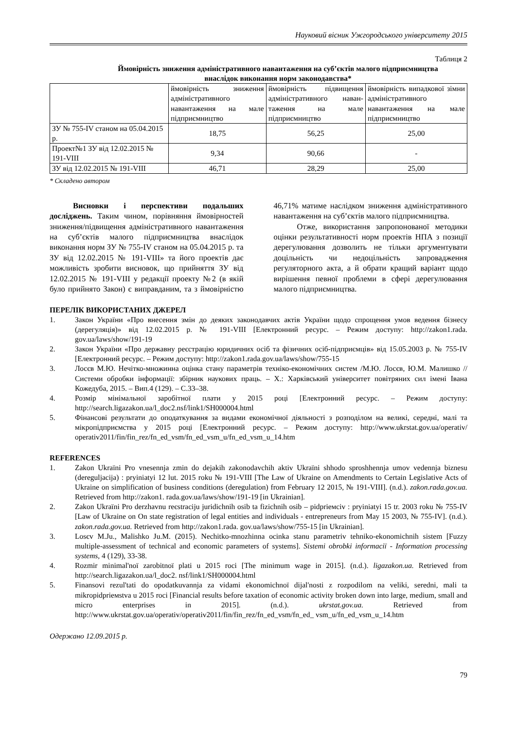Науковий вісник Ужгородського університету 2015
Таблиця 2
Ймовірність зниження адміністративного навантаження на суб’єктів малого підприємництва
внаслідок виконання норм законодавства*
| | ймовірність зниження адміністративного навантаження на мале підприємництво | ймовірність підвищення адміністративного наван-таження на мале підприємництво | ймовірність випадкової зімни адміністративного навантаження на мале підприємництво |
| --- | --- | --- | --- |
| ЗУ № 755-IV станом на 05.04.2015 р. | 18,75 | 56,25 | 25,00 |
| Проект№1 ЗУ від 12.02.2015 № 191-VIII | 9,34 | 90,66 | - |
| ЗУ від 12.02.2015 № 191-VIII | 46,71 | 28,29 | 25,00 |
* Складено автором
Висновки і перспективи подальших досліджень. Таким чином, порівняння ймовірностей зниження/підвищення адміністративного навантаження на суб’єктів малого підприємництва внаслідок виконання норм ЗУ № 755-IV станом на 05.04.2015 р. та ЗУ від 12.02.2015 № 191-VIII» та його проектів дає можливість зробити висновок, що прийняття ЗУ від 12.02.2015 № 191-VIII у редакції проекту №2 (в якій було прийнято Закон) є виправданим, та з ймовірністю 46,71% матиме наслідком зниження адміністративного навантаження на суб’єктів малого підприємництва.
Отже, використання запропонованої методики оцінки результативності норм проектів НПА з позиції дерегулювання дозволить не тільки аргументувати доцільність чи недоцільність запровадження регуляторного акта, а й обрати кращий варіант щодо вирішення певної проблеми в сфері дерегулювання малого підприємництва.
ПЕРЕЛІК ВИКОРИСТАНИХ ДЖЕРЕЛ
1. Закон України «Про внесення змін до деяких законодавчих актів України щодо спрощення умов ведення бізнесу (дерегуляція)» від 12.02.2015 р. № 191-VIII [Електронний ресурс. – Режим доступу: http://zakon1.rada. gov.ua/laws/show/191-19
2. Закон України «Про державну реєстрацію юридичних осіб та фізичних осіб-підприємців» від 15.05.2003 р. № 755-IV [Електронний ресурс. – Режим доступу: http://zakon1.rada.gov.ua/laws/show/755-15
3. Лосєв М.Ю. Нечітко-множинна оцінка стану параметрів техніко-економічних систем /М.Ю. Лосєв, Ю.М. Малишко // Системи обробки інформації: збірник наукових праць. – Х.: Харківський університет повітряних сил імені Івана Кожедуба, 2015. – Вип.4 (129). – С.33–38.
4. Розмір мінімальної заробітної плати у 2015 році [Електронний ресурс. – Режим доступу: http://search.ligazakon.ua/l_doc2.nsf/link1/SH000004.html
5. Фінансові результати до оподаткування за видами економічної діяльності з розподілом на великі, середні, малі та мікропідприємства у 2015 році [Електронний ресурс. – Режим доступу: http://www.ukrstat.gov.ua/operativ/ operativ2011/fin/fin_rez/fn_ed_vsm/fn_ed_vsm_u/fn_ed_vsm_u_14.htm
REFERENCES
1. Zakon Ukraïni Pro vnesennja zmin do dejakih zakonodavchih aktiv Ukraïni shhodo sproshhennja umov vedennja biznesu (dereguljacija) : pryiniatyi 12 lut. 2015 roku № 191-VIII [The Law of Ukraine on Amendments to Certain Legislative Acts of Ukraine on simplification of business conditions (deregulation) from February 12 2015, № 191-VIII]. (n.d.). zakon.rada.gov.ua. Retrieved from http://zakon1. rada.gov.ua/laws/show/191-19 [in Ukrainian].
2. Zakon Ukraïni Pro derzhavnu reєstraciju juridichnih osib ta fizichnih osib – pidprieмciv : pryiniatyi 15 tr. 2003 roku № 755-IV [Law of Ukraine on On state registration of legal entities and individuals - entrepreneurs from May 15 2003, № 755-IV]. (n.d.). zakon.rada.gov.ua. Retrieved from http://zakon1.rada. gov.ua/laws/show/755-15 [in Ukrainian].
3. Losєv M.Ju., Malishko Ju.M. (2015). Nechitko-mnozhinna ocinka stanu parametriv tehniko-ekonomichnih sistem [Fuzzy multiple-assessment of technical and economic parameters of systems]. Sistemi obrobki informacії - Information processing systems, 4 (129), 33-38.
4. Rozmir minimal'noї zarobitnoї plati u 2015 roci [The minimum wage in 2015]. (n.d.). ligazakon.ua. Retrieved from http://search.ligazakon.ua/l_doc2. nsf/link1/SH000004.html
5. Finansovi rezul'tati do opodatkuvannja za vidami ekonomichnoї dijal'nosti z rozpodilom na veliki, seredni, mali ta mikropidprieмstva u 2015 roci [Financial results before taxation of economic activity broken down into large, medium, small and micro enterprises in 2015]. (n.d.). ukrstat.gov.ua. Retrieved from http://www.ukrstat.gov.ua/operativ/operativ2011/fin/fin_rez/fn_ed_vsm/fn_ed_ vsm_u/fn_ed_vsm_u_14.htm
Одержано 12.09.2015 р.
79